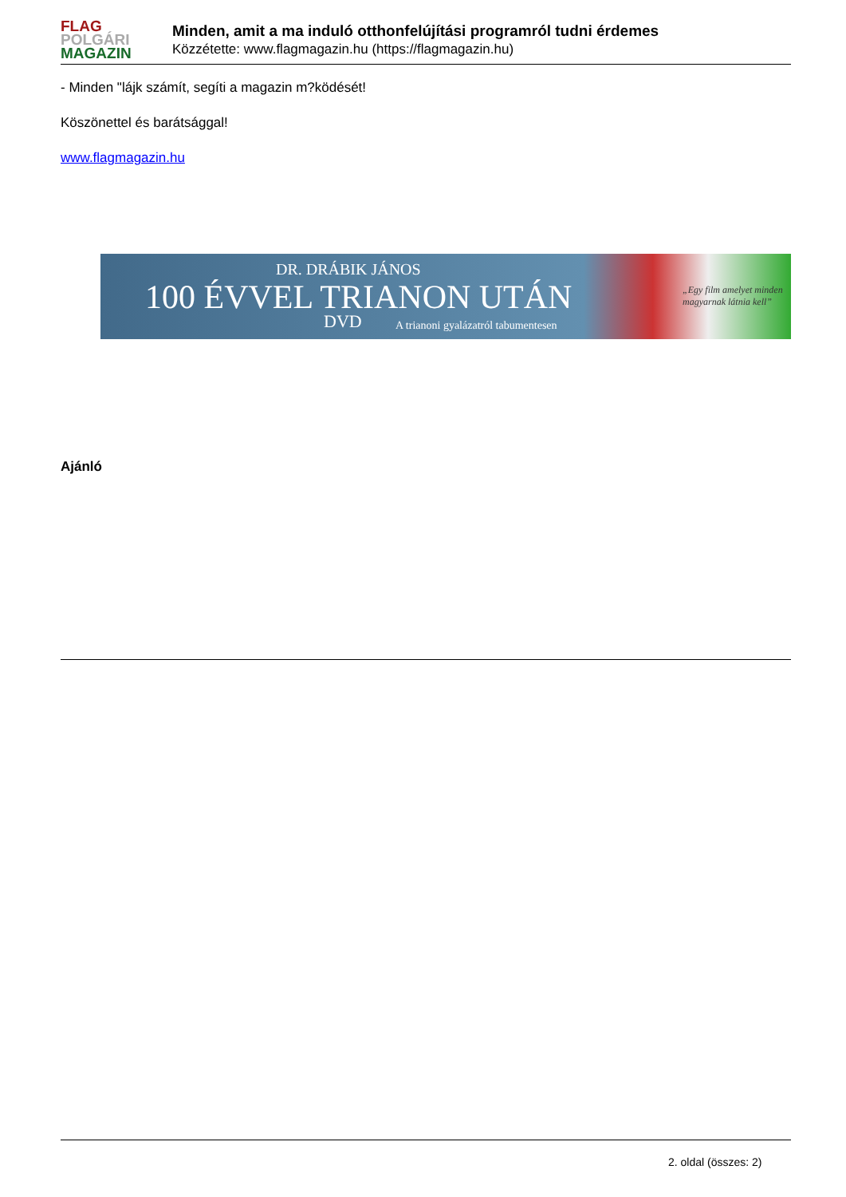FLAG
POLGÁRI
MAGAZIN
Minden, amit a ma induló otthonfelújítási programról tudni érdemes
Közzétette: www.flagmagazin.hu (https://flagmagazin.hu)
- Minden "lájk számít, segíti a magazin m?ködését!
Köszönettel és barátsággal!
www.flagmagazin.hu
DR. DRÁBIK JÁNOS
100 ÉVVEL TRIANON UTÁN
DVD A trianoni gyalázatról tabumentesen
„Egy film amelyet minden
magyarnak látnia kell”
Ajánló
2. oldal (összes: 2)